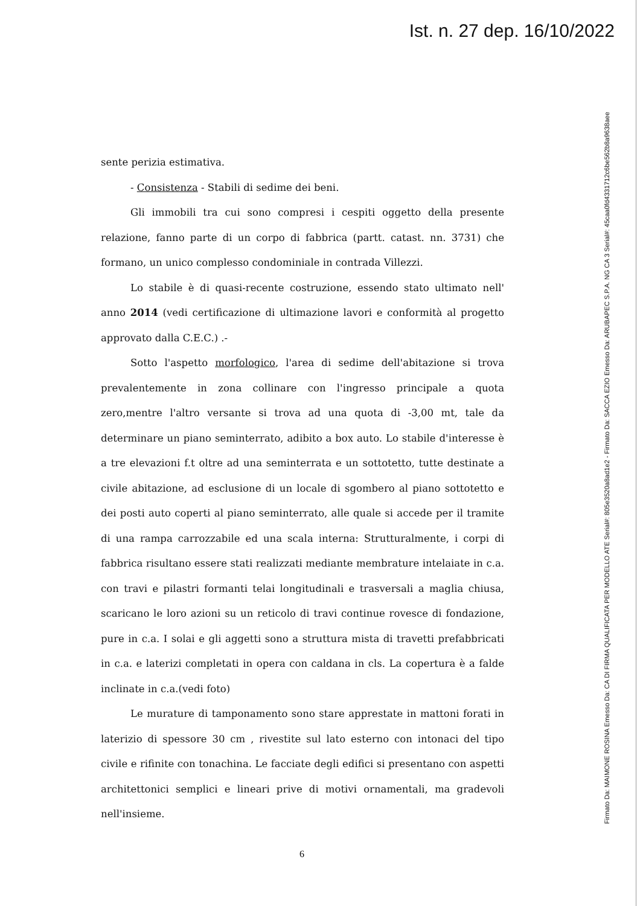Ist. n. 27 dep. 16/10/2022
Firmato Da: MAIMONE ROSINA Emesso Da: CA DI FIRMA QUALIFICATA PER MODELLO ATE Serial#: 805e3520a8ad1e2 - Firmato Da: SACCA EZIO Emesso Da: ARUBAPEC S.P.A. NG CA 3 Serial#: 45caa0fd4331712c6be562b8a9638aee
sente perizia estimativa.
- Consistenza - Stabili di sedime dei beni.
Gli immobili tra cui sono compresi i cespiti oggetto della presente relazione, fanno parte di un corpo di fabbrica (partt. catast. nn. 3731) che formano, un unico complesso condominiale in contrada Villezzi.
Lo stabile è di quasi-recente costruzione, essendo stato ultimato nell' anno 2014 (vedi certificazione di ultimazione lavori e conformità al progetto approvato dalla C.E.C.) .-
Sotto l'aspetto morfologico, l'area di sedime dell'abitazione si trova prevalentemente in zona collinare con l'ingresso principale a quota zero,mentre l'altro versante si trova ad una quota di -3,00 mt, tale da determinare un piano seminterrato, adibito a box auto. Lo stabile d'interesse è a tre elevazioni f.t oltre ad una seminterrata e un sottotetto, tutte destinate a civile abitazione, ad esclusione di un locale di sgombero al piano sottotetto e dei posti auto coperti al piano seminterrato, alle quale si accede per il tramite di una rampa carrozzabile ed una scala interna: Strutturalmente, i corpi di fabbrica risultano essere stati realizzati mediante membrature intelaiate in c.a. con travi e pilastri formanti telai longitudinali e trasversali a maglia chiusa, scaricano le loro azioni su un reticolo di travi continue rovesce di fondazione, pure in c.a. I solai e gli aggetti sono a struttura mista di travetti prefabbricati in c.a. e laterizi completati in opera con caldana in cls. La copertura è a falde inclinate in c.a.(vedi foto)
Le murature di tamponamento sono stare apprestate in mattoni forati in laterizio di spessore 30 cm , rivestite sul lato esterno con intonaci del tipo civile e rifinite con tonachina. Le facciate degli edifici si presentano con aspetti architettonici semplici e lineari prive di motivi ornamentali, ma gradevoli nell'insieme.
6